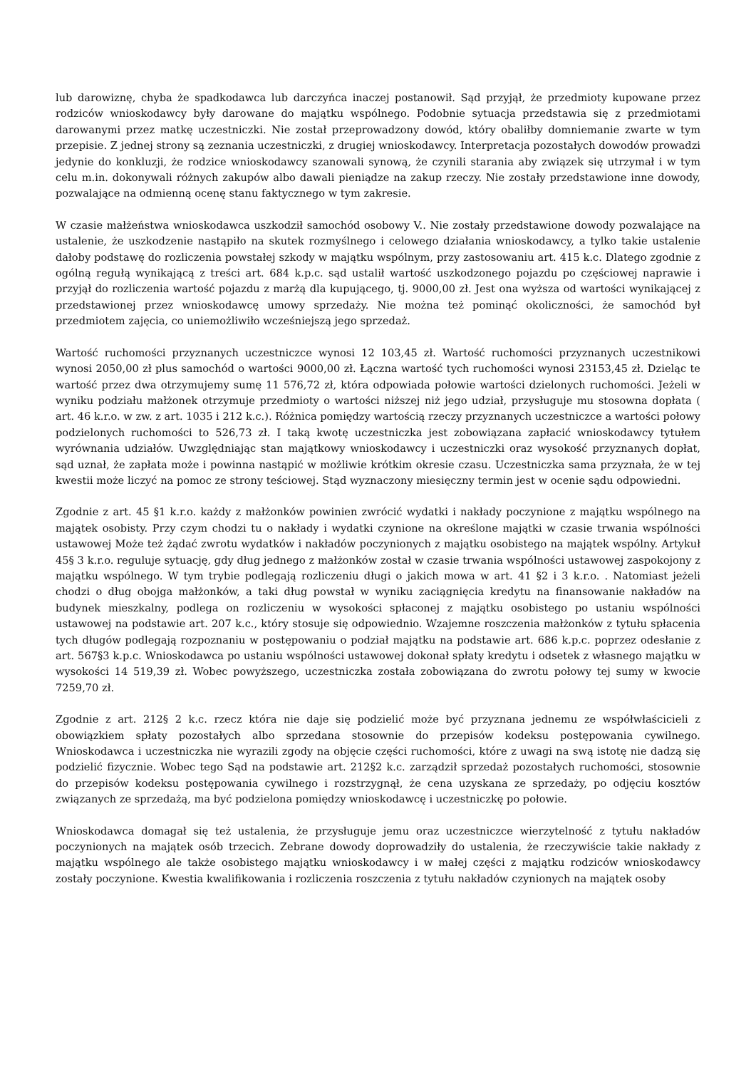lub darowiznę, chyba że spadkodawca lub darczyńca inaczej postanowił. Sąd przyjął, że przedmioty kupowane przez rodziców wnioskodawcy były darowane do majątku wspólnego. Podobnie sytuacja przedstawia się z przedmiotami darowanymi przez matkę uczestniczki. Nie został przeprowadzony dowód, który obaliłby domniemanie zwarte w tym przepisie. Z jednej strony są zeznania uczestniczki, z drugiej wnioskodawcy. Interpretacja pozostałych dowodów prowadzi jedynie do konkluzji, że rodzice wnioskodawcy szanowali synową, że czynili starania aby związek się utrzymał i w tym celu m.in. dokonywali różnych zakupów albo dawali pieniądze na zakup rzeczy. Nie zostały przedstawione inne dowody, pozwalające na odmienną ocenę stanu faktycznego w tym zakresie.
W czasie małżeństwa wnioskodawca uszkodził samochód osobowy V.. Nie zostały przedstawione dowody pozwalające na ustalenie, że uszkodzenie nastąpiło na skutek rozmyślnego i celowego działania wnioskodawcy, a tylko takie ustalenie dałoby podstawę do rozliczenia powstałej szkody w majątku wspólnym, przy zastosowaniu art. 415 k.c. Dlatego zgodnie z ogólną regułą wynikającą z treści art. 684 k.p.c. sąd ustalił wartość uszkodzonego pojazdu po częściowej naprawie i przyjął do rozliczenia wartość pojazdu z marżą dla kupującego, tj. 9000,00 zł. Jest ona wyższa od wartości wynikającej z przedstawionej przez wnioskodawcę umowy sprzedaży. Nie można też pominąć okoliczności, że samochód był przedmiotem zajęcia, co uniemożliwiło wcześniejszą jego sprzedaż.
Wartość ruchomości przyznanych uczestniczce wynosi 12 103,45 zł. Wartość ruchomości przyznanych uczestnikowi wynosi 2050,00 zł plus samochód o wartości 9000,00 zł. Łączna wartość tych ruchomości wynosi 23153,45 zł. Dzieląc te wartość przez dwa otrzymujemy sumę 11 576,72 zł, która odpowiada połowie wartości dzielonych ruchomości. Jeżeli w wyniku podziału małżonek otrzymuje przedmioty o wartości niższej niż jego udział, przysługuje mu stosowna dopłata ( art. 46 k.r.o. w zw. z art. 1035 i 212 k.c.). Różnica pomiędzy wartością rzeczy przyznanych uczestniczce a wartości połowy podzielonych ruchomości to 526,73 zł. I taką kwotę uczestniczka jest zobowiązana zapłacić wnioskodawcy tytułem wyrównania udziałów. Uwzględniając stan majątkowy wnioskodawcy i uczestniczki oraz wysokość przyznanych dopłat, sąd uznał, że zapłata może i powinna nastąpić w możliwie krótkim okresie czasu. Uczestniczka sama przyznała, że w tej kwestii może liczyć na pomoc ze strony teściowej. Stąd wyznaczony miesięczny termin jest w ocenie sądu odpowiedni.
Zgodnie z art. 45 §1 k.r.o. każdy z małżonków powinien zwrócić wydatki i nakłady poczynione z majątku wspólnego na majątek osobisty. Przy czym chodzi tu o nakłady i wydatki czynione na określone majątki w czasie trwania wspólności ustawowej Może też żądać zwrotu wydatków i nakładów poczynionych z majątku osobistego na majątek wspólny. Artykuł 45§ 3 k.r.o. reguluje sytuację, gdy dług jednego z małżonków został w czasie trwania wspólności ustawowej zaspokojony z majątku wspólnego. W tym trybie podlegają rozliczeniu długi o jakich mowa w art. 41 §2 i 3 k.r.o. . Natomiast jeżeli chodzi o dług obojga małżonków, a taki dług powstał w wyniku zaciągnięcia kredytu na finansowanie nakładów na budynek mieszkalny, podlega on rozliczeniu w wysokości spłaconej z majątku osobistego po ustaniu wspólności ustawowej na podstawie art. 207 k.c., który stosuje się odpowiednio. Wzajemne roszczenia małżonków z tytułu spłacenia tych długów podlegają rozpoznaniu w postępowaniu o podział majątku na podstawie art. 686 k.p.c. poprzez odesłanie z art. 567§3 k.p.c. Wnioskodawca po ustaniu wspólności ustawowej dokonał spłaty kredytu i odsetek z własnego majątku w wysokości 14 519,39 zł. Wobec powyższego, uczestniczka została zobowiązana do zwrotu połowy tej sumy w kwocie 7259,70 zł.
Zgodnie z art. 212§ 2 k.c. rzecz która nie daje się podzielić może być przyznana jednemu ze współwłaścicieli z obowiązkiem spłaty pozostałych albo sprzedana stosownie do przepisów kodeksu postępowania cywilnego. Wnioskodawca i uczestniczka nie wyrazili zgody na objęcie części ruchomości, które z uwagi na swą istotę nie dadzą się podzielić fizycznie. Wobec tego Sąd na podstawie art. 212§2 k.c. zarządził sprzedaż pozostałych ruchomości, stosownie do przepisów kodeksu postępowania cywilnego i rozstrzygnął, że cena uzyskana ze sprzedaży, po odjęciu kosztów związanych ze sprzedażą, ma być podzielona pomiędzy wnioskodawcę i uczestniczkę po połowie.
Wnioskodawca domagał się też ustalenia, że przysługuje jemu oraz uczestniczce wierzytelność z tytułu nakładów poczynionych na majątek osób trzecich. Zebrane dowody doprowadziły do ustalenia, że rzeczywiście takie nakłady z majątku wspólnego ale także osobistego majątku wnioskodawcy i w małej części z majątku rodziców wnioskodawcy zostały poczynione. Kwestia kwalifikowania i rozliczenia roszczenia z tytułu nakładów czynionych na majątek osoby